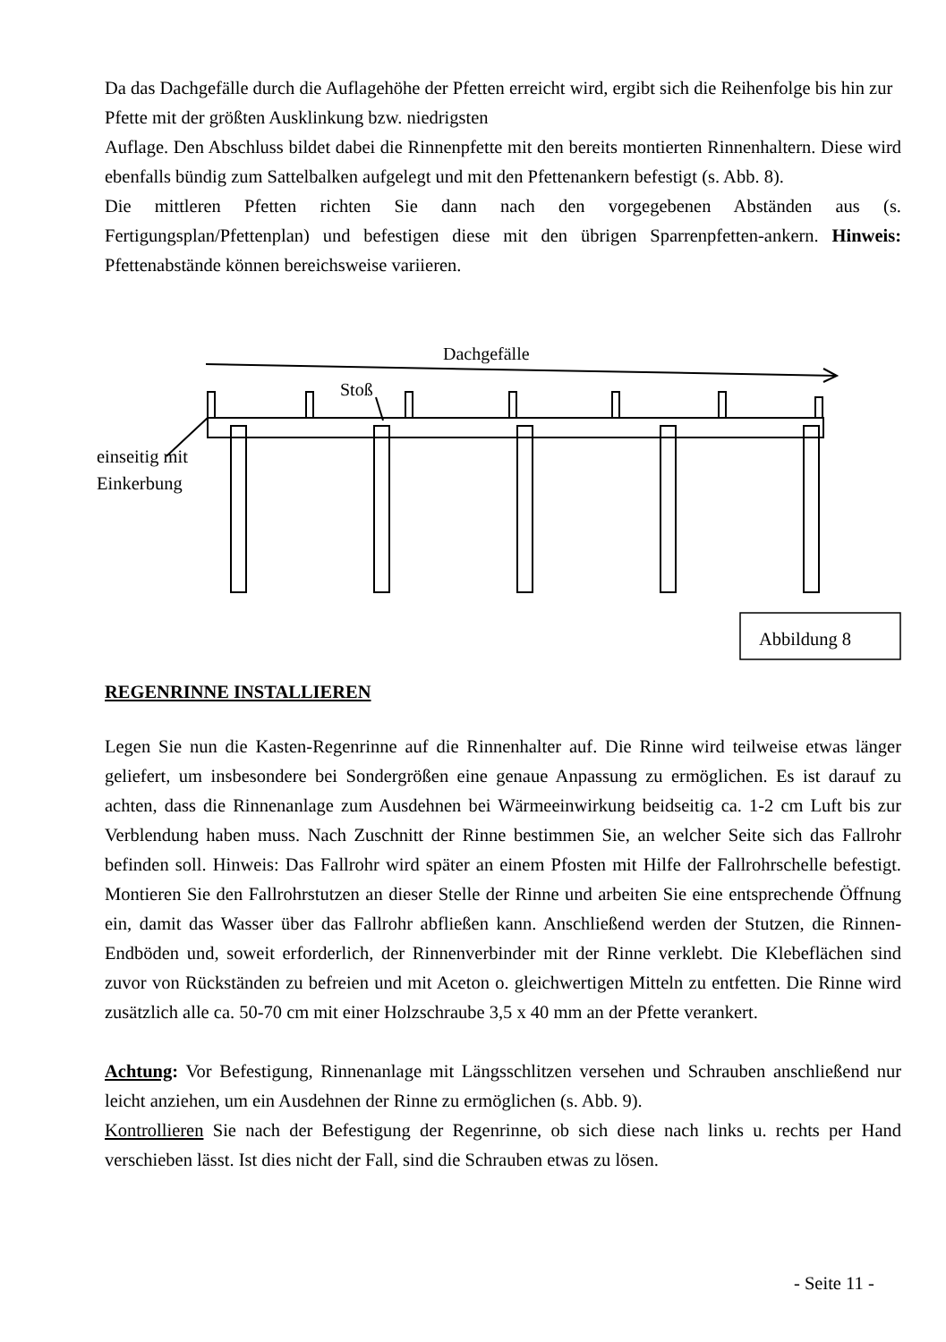Da das Dachgefälle durch die Auflagehöhe der Pfetten erreicht wird, ergibt sich die Reihenfolge bis hin zur Pfette mit der größten Ausklinkung bzw. niedrigsten
Auflage. Den Abschluss bildet dabei die Rinnenpfette mit den bereits montierten Rinnenhaltern. Diese wird ebenfalls bündig zum Sattelbalken aufgelegt und mit den Pfettenankern befestigt (s. Abb. 8).
Die mittleren Pfetten richten Sie dann nach den vorgegebenen Abständen aus (s. Fertigungsplan/Pfettenplan) und befestigen diese mit den übrigen Sparrenpfetten-ankern. Hinweis: Pfettenabstände können bereichsweise variieren.
Dachgefälle
Stoß
einseitig mit
Einkerbung
Abbildung 8
REGENRINNE INSTALLIEREN
Legen Sie nun die Kasten-Regenrinne auf die Rinnenhalter auf. Die Rinne wird teilweise etwas länger geliefert, um insbesondere bei Sondergrößen eine genaue Anpassung zu ermöglichen. Es ist darauf zu achten, dass die Rinnenanlage zum Ausdehnen bei Wärmeeinwirkung beidseitig ca. 1-2 cm Luft bis zur Verblendung haben muss. Nach Zuschnitt der Rinne bestimmen Sie, an welcher Seite sich das Fallrohr befinden soll. Hinweis: Das Fallrohr wird später an einem Pfosten mit Hilfe der Fallrohrschelle befestigt. Montieren Sie den Fallrohrstutzen an dieser Stelle der Rinne und arbeiten Sie eine entsprechende Öffnung ein, damit das Wasser über das Fallrohr abfließen kann. Anschließend werden der Stutzen, die Rinnen-Endböden und, soweit erforderlich, der Rinnenverbinder mit der Rinne verklebt. Die Klebeflächen sind zuvor von Rückständen zu befreien und mit Aceton o. gleichwertigen Mitteln zu entfetten. Die Rinne wird zusätzlich alle ca. 50-70 cm mit einer Holzschraube 3,5 x 40 mm an der Pfette verankert.
Achtung: Vor Befestigung, Rinnenanlage mit Längsschlitzen versehen und Schrauben anschließend nur leicht anziehen, um ein Ausdehnen der Rinne zu ermöglichen (s. Abb. 9).
Kontrollieren Sie nach der Befestigung der Regenrinne, ob sich diese nach links u. rechts per Hand verschieben lässt. Ist dies nicht der Fall, sind die Schrauben etwas zu lösen.
- Seite 11 -